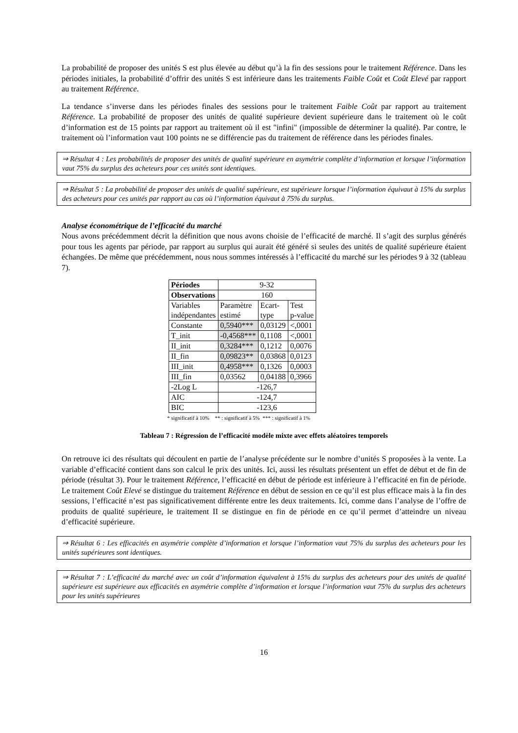La probabilité de proposer des unités S est plus élevée au début qu’à la fin des sessions pour le traitement Référence. Dans les périodes initiales, la probabilité d’offrir des unités S est inférieure dans les traitements Faible Coût et Coût Elevé par rapport au traitement Référence.
La tendance s’inverse dans les périodes finales des sessions pour le traitement Faible Coût par rapport au traitement Référence. La probabilité de proposer des unités de qualité supérieure devient supérieure dans le traitement où le coût d’information est de 15 points par rapport au traitement où il est "infini" (impossible de déterminer la qualité). Par contre, le traitement où l’information vaut 100 points ne se différencie pas du traitement de référence dans les périodes finales.
⇒ Résultat 4 : Les probabilités de proposer des unités de qualité supérieure en asymétrie complète d’information et lorsque l’information vaut 75% du surplus des acheteurs pour ces unités sont identiques.
⇒ Résultat 5 : La probabilité de proposer des unités de qualité supérieure, est supérieure lorsque l’information équivaut à 15% du surplus des acheteurs pour ces unités par rapport au cas où l’information équivaut à 75% du surplus.
Analyse économétrique de l’efficacité du marché
Nous avons précédemment décrit la définition que nous avons choisie de l’efficacité de marché. Il s’agit des surplus générés pour tous les agents par période, par rapport au surplus qui aurait été généré si seules des unités de qualité supérieure étaient échangées. De même que précédemment, nous nous sommes intéressés à l’efficacité du marché sur les périodes 9 à 32 (tableau 7).
| Périodes | 9-32 | | |
| Observations | 160 | | |
| Variables indépendantes | Paramètre estimé | Ecart- type | Test p-value |
| Constante | 0,5940*** | 0,03129 | <,0001 |
| T_init | -0,4568*** | 0,1108 | <,0001 |
| II_init | 0,3284*** | 0,1212 | 0,0076 |
| II_fin | 0,09823** | 0,03868 | 0,0123 |
| III_init | 0,4958*** | 0,1326 | 0,0003 |
| III_fin | 0,03562 | 0,04188 | 0,3966 |
| -2Log L | -126,7 | | |
| AIC | -124,7 | | |
| BIC | -123,6 | | |
* significatif à 10% ** : significatif à 5% *** : significatif à 1%
Tableau 7 : Régression de l’efficacité modèle mixte avec effets aléatoires temporels
On retrouve ici des résultats qui découlent en partie de l’analyse précédente sur le nombre d’unités S proposées à la vente. La variable d’efficacité contient dans son calcul le prix des unités. Ici, aussi les résultats présentent un effet de début et de fin de période (résultat 3). Pour le traitement Référence, l’efficacité en début de période est inférieure à l’efficacité en fin de période. Le traitement Coût Elevé se distingue du traitement Référence en début de session en ce qu’il est plus efficace mais à la fin des sessions, l’efficacité n’est pas significativement différente entre les deux traitements. Ici, comme dans l’analyse de l’offre de produits de qualité supérieure, le traitement II se distingue en fin de période en ce qu’il permet d’atteindre un niveau d’efficacité supérieure.
⇒ Résultat 6 : Les efficacités en asymétrie complète d’information et lorsque l’information vaut 75% du surplus des acheteurs pour les unités supérieures sont identiques.
⇒ Résultat 7 : L’efficacité du marché avec un coût d’information équivalent à 15% du surplus des acheteurs pour des unités de qualité supérieure est supérieure aux efficacités en asymétrie complète d’information et lorsque l’information vaut 75% du surplus des acheteurs pour les unités supérieures
16